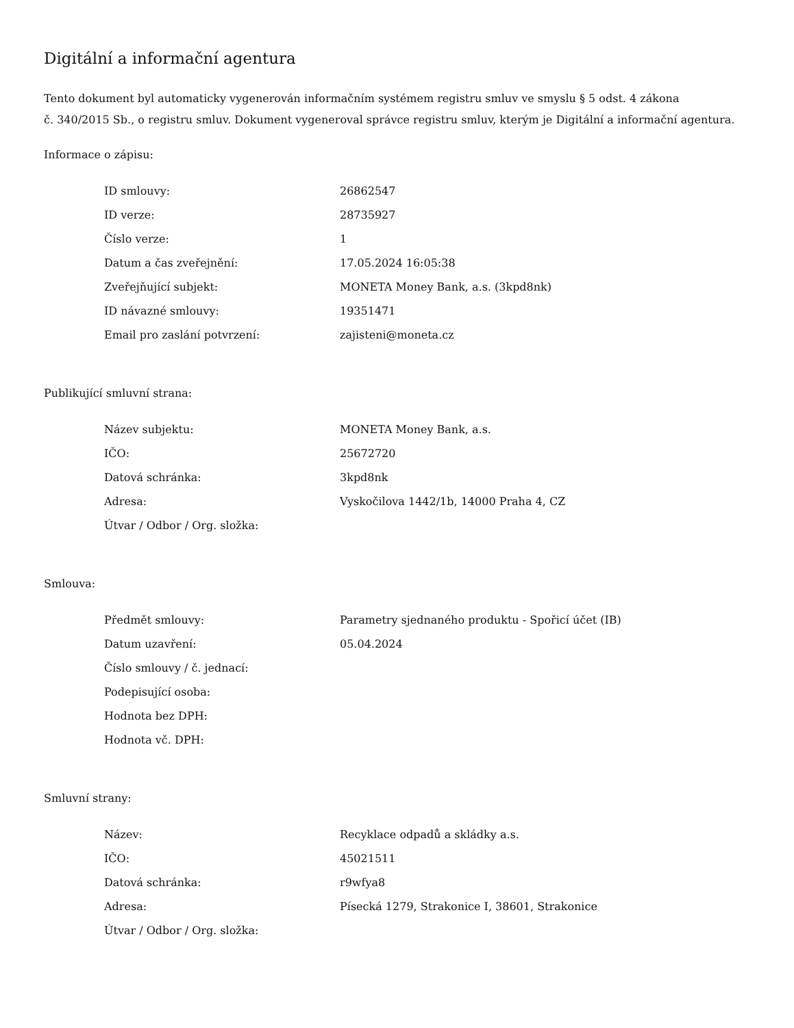Digitální a informační agentura
Tento dokument byl automaticky vygenerován informačním systémem registru smluv ve smyslu § 5 odst. 4 zákona
č. 340/2015 Sb., o registru smluv. Dokument vygeneroval správce registru smluv, kterým je Digitální a informační agentura.
Informace o zápisu:
| ID smlouvy: | 26862547 |
| ID verze: | 28735927 |
| Číslo verze: | 1 |
| Datum a čas zveřejnění: | 17.05.2024 16:05:38 |
| Zveřejňující subjekt: | MONETA Money Bank, a.s. (3kpd8nk) |
| ID návazné smlouvy: | 19351471 |
| Email pro zaslání potvrzení: | zajisteni@moneta.cz |
Publikující smluvní strana:
| Název subjektu: | MONETA Money Bank, a.s. |
| IČO: | 25672720 |
| Datová schránka: | 3kpd8nk |
| Adresa: | Vyskočilova 1442/1b, 14000 Praha 4, CZ |
| Útvar / Odbor / Org. složka: | |
Smlouva:
| Předmět smlouvy: | Parametry sjednaného produktu - Spořicí účet (IB) |
| Datum uzavření: | 05.04.2024 |
| Číslo smlouvy / č. jednací: | |
| Podepisující osoba: | |
| Hodnota bez DPH: | |
| Hodnota vč. DPH: | |
Smluvní strany:
| Název: | Recyklace odpadů a skládky a.s. |
| IČO: | 45021511 |
| Datová schránka: | r9wfya8 |
| Adresa: | Písecká 1279, Strakonice I, 38601, Strakonice |
| Útvar / Odbor / Org. složka: | |